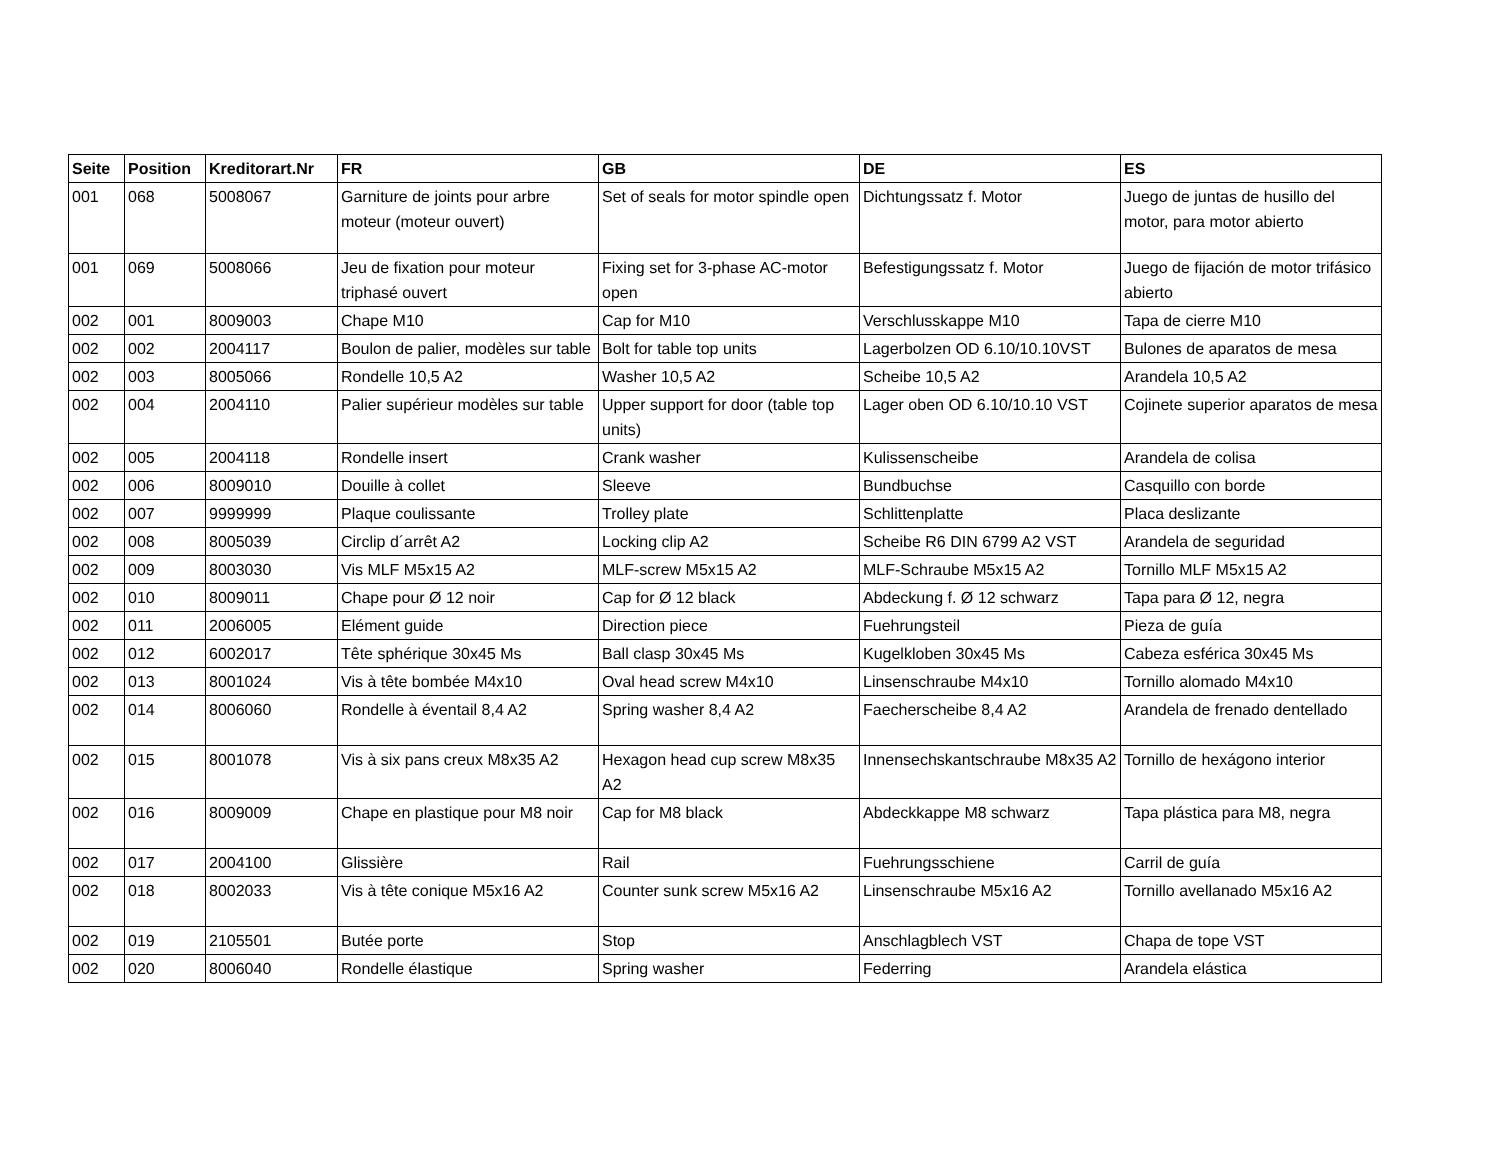| Seite | Position | Kreditorart.Nr | FR | GB | DE | ES |
| --- | --- | --- | --- | --- | --- | --- |
| 001 | 068 | 5008067 | Garniture de joints pour arbre moteur (moteur ouvert) | Set of seals for motor spindle open | Dichtungssatz f. Motor | Juego de juntas de husillo del motor, para motor abierto |
| 001 | 069 | 5008066 | Jeu de fixation pour moteur triphasé ouvert | Fixing set for 3-phase AC-motor open | Befestigungssatz f. Motor | Juego de fijación de motor trifásico abierto |
| 002 | 001 | 8009003 | Chape M10 | Cap for M10 | Verschlusskappe M10 | Tapa de cierre M10 |
| 002 | 002 | 2004117 | Boulon de palier, modèles sur table | Bolt for table top units | Lagerbolzen OD 6.10/10.10VST | Bulones de aparatos de mesa |
| 002 | 003 | 8005066 | Rondelle 10,5 A2 | Washer 10,5 A2 | Scheibe 10,5 A2 | Arandela 10,5 A2 |
| 002 | 004 | 2004110 | Palier supérieur modèles sur table | Upper support for door (table top units) | Lager oben OD 6.10/10.10 VST | Cojinete superior aparatos de mesa |
| 002 | 005 | 2004118 | Rondelle insert | Crank washer | Kulissenscheibe | Arandela de colisa |
| 002 | 006 | 8009010 | Douille à collet | Sleeve | Bundbuchse | Casquillo con borde |
| 002 | 007 | 9999999 | Plaque coulissante | Trolley plate | Schlittenplatte | Placa deslizante |
| 002 | 008 | 8005039 | Circlip d´arrêt A2 | Locking clip A2 | Scheibe R6 DIN 6799 A2 VST | Arandela de seguridad |
| 002 | 009 | 8003030 | Vis MLF M5x15 A2 | MLF-screw M5x15 A2 | MLF-Schraube M5x15 A2 | Tornillo MLF M5x15 A2 |
| 002 | 010 | 8009011 | Chape pour Ø 12 noir | Cap for Ø 12 black | Abdeckung f. Ø 12 schwarz | Tapa para Ø 12, negra |
| 002 | 011 | 2006005 | Elément guide | Direction piece | Fuehrungsteil | Pieza de guía |
| 002 | 012 | 6002017 | Tête sphérique 30x45 Ms | Ball clasp 30x45 Ms | Kugelkloben 30x45 Ms | Cabeza esférica 30x45 Ms |
| 002 | 013 | 8001024 | Vis à tête bombée M4x10 | Oval head screw M4x10 | Linsenschraube M4x10 | Tornillo alomado M4x10 |
| 002 | 014 | 8006060 | Rondelle à éventail 8,4 A2 | Spring washer 8,4 A2 | Faecherscheibe 8,4 A2 | Arandela de frenado dentellado |
| 002 | 015 | 8001078 | Vis à six pans creux M8x35 A2 | Hexagon head cup screw M8x35 A2 | Innensechskantschraube M8x35 A2 | Tornillo de hexágono interior |
| 002 | 016 | 8009009 | Chape en plastique pour M8 noir | Cap for M8 black | Abdeckkappe M8 schwarz | Tapa plástica para M8, negra |
| 002 | 017 | 2004100 | Glissière | Rail | Fuehrungsschiene | Carril de guía |
| 002 | 018 | 8002033 | Vis à tête conique M5x16 A2 | Counter sunk screw M5x16 A2 | Linsenschraube M5x16 A2 | Tornillo avellanado M5x16 A2 |
| 002 | 019 | 2105501 | Butée porte | Stop | Anschlagblech VST | Chapa de tope VST |
| 002 | 020 | 8006040 | Rondelle élastique | Spring washer | Federring | Arandela elástica |